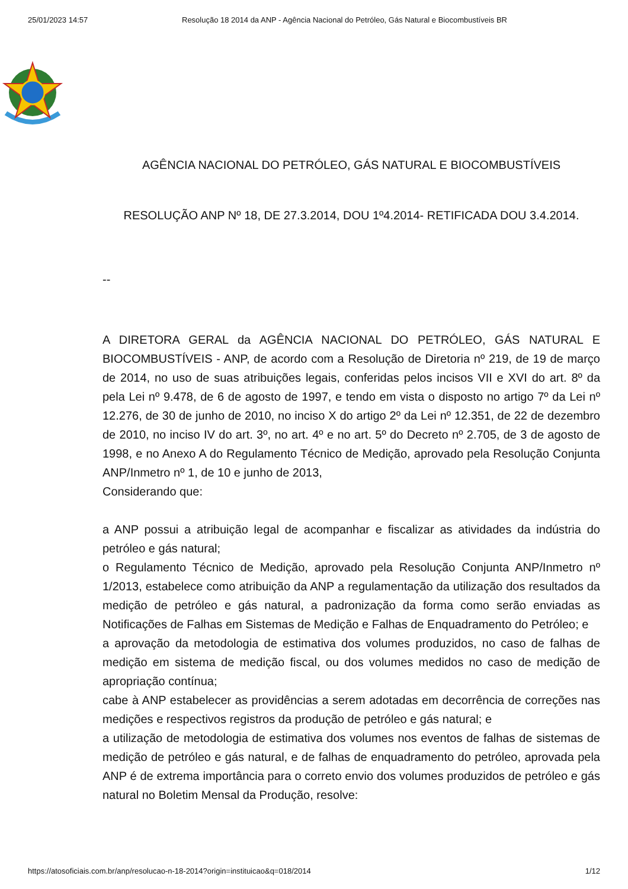25/01/2023 14:57 Resolução 18 2014 da ANP - Agência Nacional do Petróleo, Gás Natural e Biocombustíveis BR
AGÊNCIA NACIONAL DO PETRÓLEO, GÁS NATURAL E BIOCOMBUSTÍVEIS
RESOLUÇÃO ANP Nº 18, DE 27.3.2014, DOU 1º4.2014- RETIFICADA DOU 3.4.2014.
--
A DIRETORA GERAL da AGÊNCIA NACIONAL DO PETRÓLEO, GÁS NATURAL E BIOCOMBUSTÍVEIS - ANP, de acordo com a Resolução de Diretoria nº 219, de 19 de março de 2014, no uso de suas atribuições legais, conferidas pelos incisos VII e XVI do art. 8º da pela Lei nº 9.478, de 6 de agosto de 1997, e tendo em vista o disposto no artigo 7º da Lei nº 12.276, de 30 de junho de 2010, no inciso X do artigo 2º da Lei nº 12.351, de 22 de dezembro de 2010, no inciso IV do art. 3º, no art. 4º e no art. 5º do Decreto nº 2.705, de 3 de agosto de 1998, e no Anexo A do Regulamento Técnico de Medição, aprovado pela Resolução Conjunta ANP/Inmetro nº 1, de 10 e junho de 2013,
Considerando que:
a ANP possui a atribuição legal de acompanhar e fiscalizar as atividades da indústria do petróleo e gás natural;
o Regulamento Técnico de Medição, aprovado pela Resolução Conjunta ANP/Inmetro nº 1/2013, estabelece como atribuição da ANP a regulamentação da utilização dos resultados da medição de petróleo e gás natural, a padronização da forma como serão enviadas as Notificações de Falhas em Sistemas de Medição e Falhas de Enquadramento do Petróleo; e
a aprovação da metodologia de estimativa dos volumes produzidos, no caso de falhas de medição em sistema de medição fiscal, ou dos volumes medidos no caso de medição de apropriação contínua;
cabe à ANP estabelecer as providências a serem adotadas em decorrência de correções nas medições e respectivos registros da produção de petróleo e gás natural; e
a utilização de metodologia de estimativa dos volumes nos eventos de falhas de sistemas de medição de petróleo e gás natural, e de falhas de enquadramento do petróleo, aprovada pela ANP é de extrema importância para o correto envio dos volumes produzidos de petróleo e gás natural no Boletim Mensal da Produção, resolve:
https://atosoficiais.com.br/anp/resolucao-n-18-2014?origin=instituicao&q=018/2014 1/12